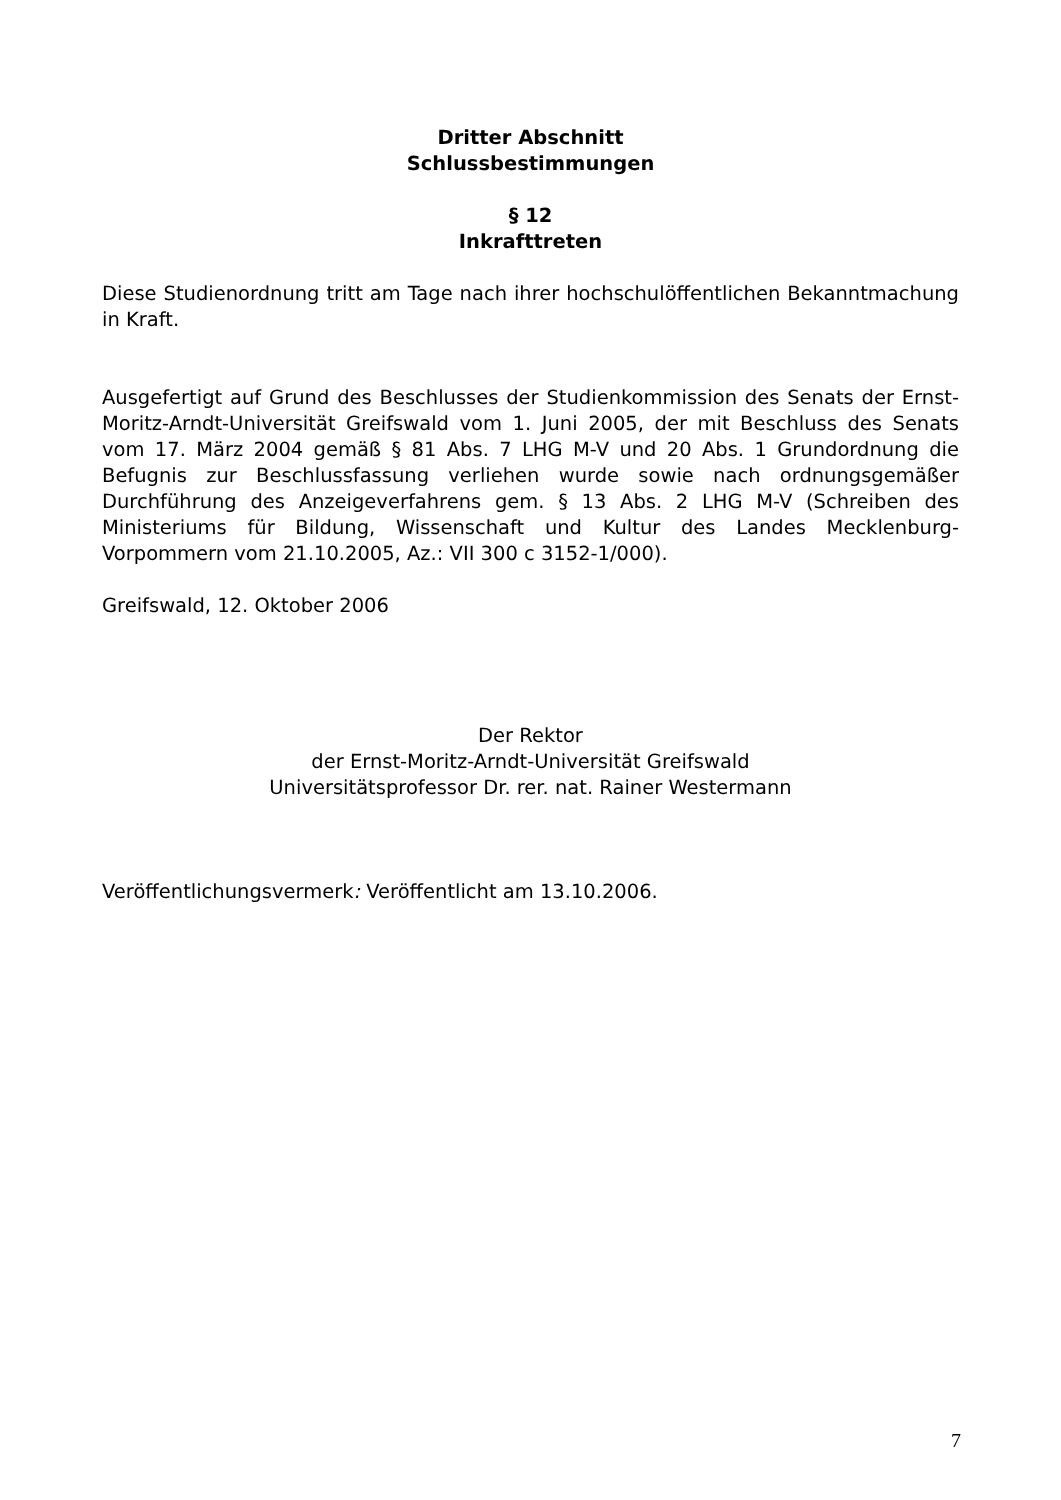Dritter Abschnitt
Schlussbestimmungen
§ 12
Inkrafttreten
Diese Studienordnung tritt am Tage nach ihrer hochschulöffentlichen Bekanntmachung in Kraft.
Ausgefertigt auf Grund des Beschlusses der Studienkommission des Senats der Ernst-Moritz-Arndt-Universität Greifswald vom 1. Juni 2005, der mit Beschluss des Senats vom 17. März 2004 gemäß § 81 Abs. 7 LHG M-V und 20 Abs. 1 Grundordnung die Befugnis zur Beschlussfassung verliehen wurde sowie nach ordnungsgemäßer Durchführung des Anzeigeverfahrens gem. § 13 Abs. 2 LHG M-V (Schreiben des Ministeriums für Bildung, Wissenschaft und Kultur des Landes Mecklenburg-Vorpommern vom 21.10.2005, Az.: VII 300 c 3152-1/000).
Greifswald, 12. Oktober 2006
Der Rektor
der Ernst-Moritz-Arndt-Universität Greifswald
Universitätsprofessor Dr. rer. nat. Rainer Westermann
Veröffentlichungsvermerk: Veröffentlicht am 13.10.2006.
7